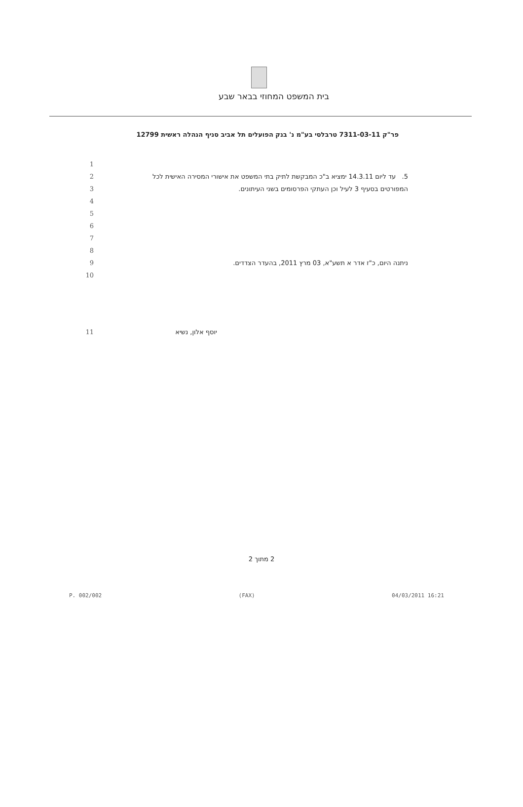בית המשפט המחוזי בבאר שבע
פר"ק 7311-03-11 טרבלסי בע"מ נ' בנק הפועלים תל אביב סניף הנהלה ראשית 12799
1
2 5. עד ליום 14.3.11 ימציא ב"כ המבקשת לתיק בתי המשפט את אישורי המסירה האישית לכל
3 המפורטים בסעיף 3 לעיל וכן העתקי הפרסומים בשני העיתונים.
4
5
6
7
8
9 ניתנה היום, כ"ז אדר א תשע"א, 03 מרץ 2011, בהעדר הצדדים.
10
11 יוסף אלון, נשיא
2 מתוך 2
P. 002/002 (FAX) 04/03/2011 16:21